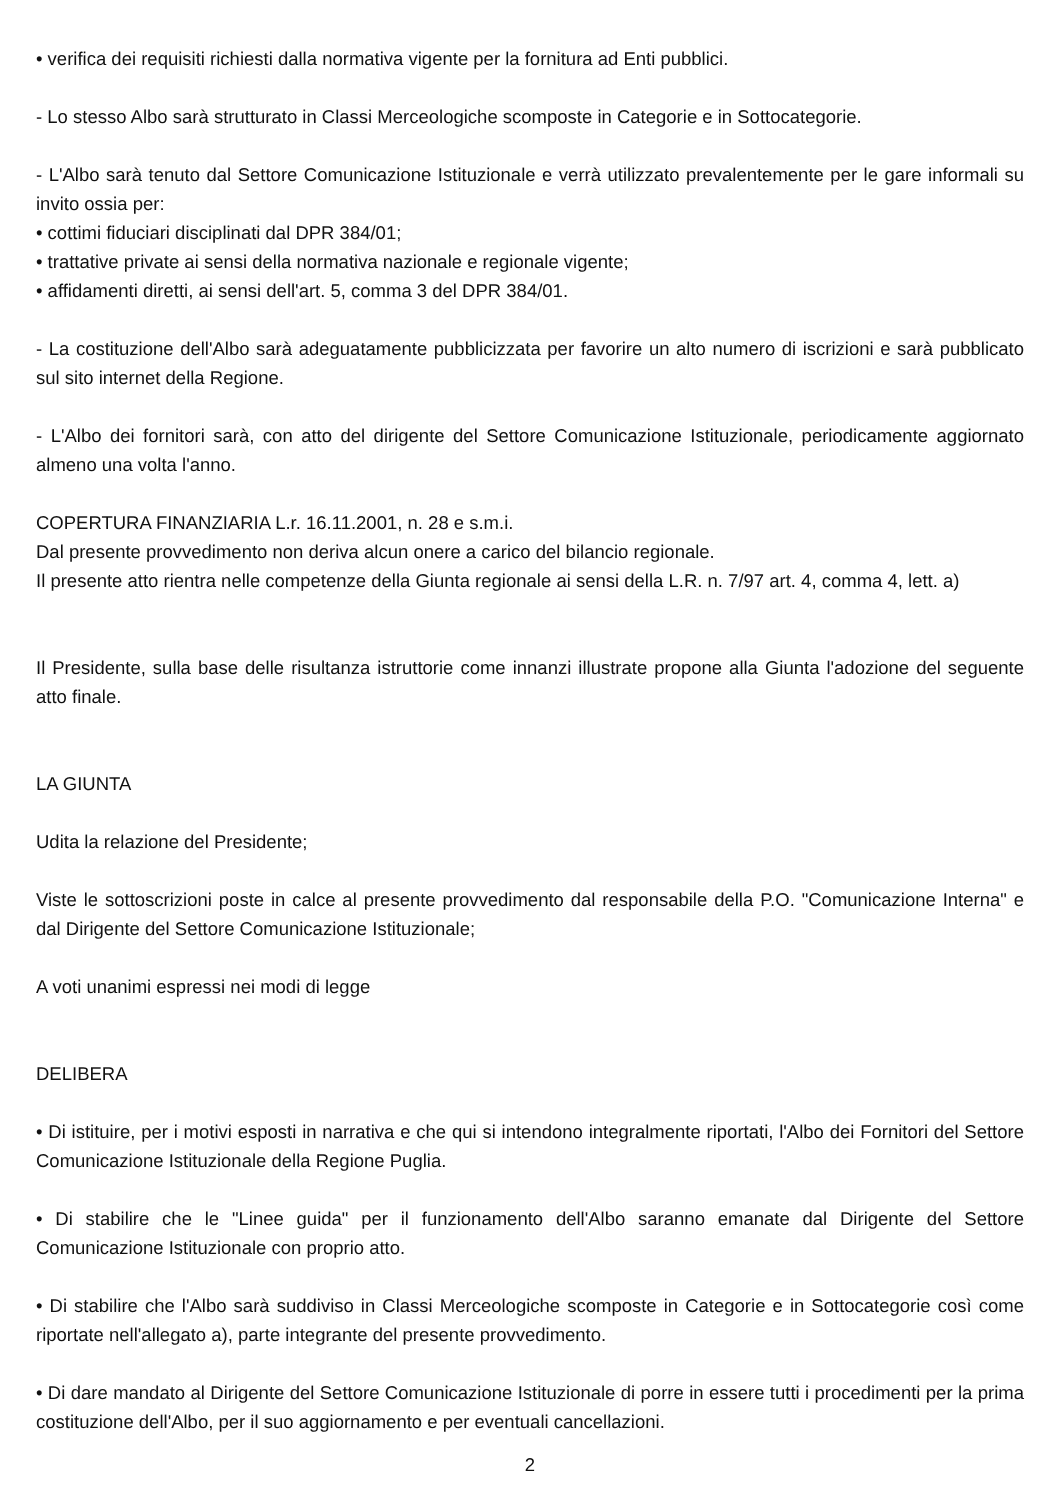• verifica dei requisiti richiesti dalla normativa vigente per la fornitura ad Enti pubblici.
- Lo stesso Albo sarà strutturato in Classi Merceologiche scomposte in Categorie e in Sottocategorie.
- L'Albo sarà tenuto dal Settore Comunicazione Istituzionale e verrà utilizzato prevalentemente per le gare informali su invito ossia per:
• cottimi fiduciari disciplinati dal DPR 384/01;
• trattative private ai sensi della normativa nazionale e regionale vigente;
• affidamenti diretti, ai sensi dell'art. 5, comma 3 del DPR 384/01.
- La costituzione dell'Albo sarà adeguatamente pubblicizzata per favorire un alto numero di iscrizioni e sarà pubblicato sul sito internet della Regione.
- L'Albo dei fornitori sarà, con atto del dirigente del Settore Comunicazione Istituzionale, periodicamente aggiornato almeno una volta l'anno.
COPERTURA FINANZIARIA L.r. 16.11.2001, n. 28 e s.m.i.
Dal presente provvedimento non deriva alcun onere a carico del bilancio regionale.
Il presente atto rientra nelle competenze della Giunta regionale ai sensi della L.R. n. 7/97 art. 4, comma 4, lett. a)
Il Presidente, sulla base delle risultanza istruttorie come innanzi illustrate propone alla Giunta l'adozione del seguente atto finale.
LA GIUNTA
Udita la relazione del Presidente;
Viste le sottoscrizioni poste in calce al presente provvedimento dal responsabile della P.O. "Comunicazione Interna" e dal Dirigente del Settore Comunicazione Istituzionale;
A voti unanimi espressi nei modi di legge
DELIBERA
• Di istituire, per i motivi esposti in narrativa e che qui si intendono integralmente riportati, l'Albo dei Fornitori del Settore Comunicazione Istituzionale della Regione Puglia.
• Di stabilire che le "Linee guida" per il funzionamento dell'Albo saranno emanate dal Dirigente del Settore Comunicazione Istituzionale con proprio atto.
• Di stabilire che l'Albo sarà suddiviso in Classi Merceologiche scomposte in Categorie e in Sottocategorie così come riportate nell'allegato a), parte integrante del presente provvedimento.
• Di dare mandato al Dirigente del Settore Comunicazione Istituzionale di porre in essere tutti i procedimenti per la prima costituzione dell'Albo, per il suo aggiornamento e per eventuali cancellazioni.
2